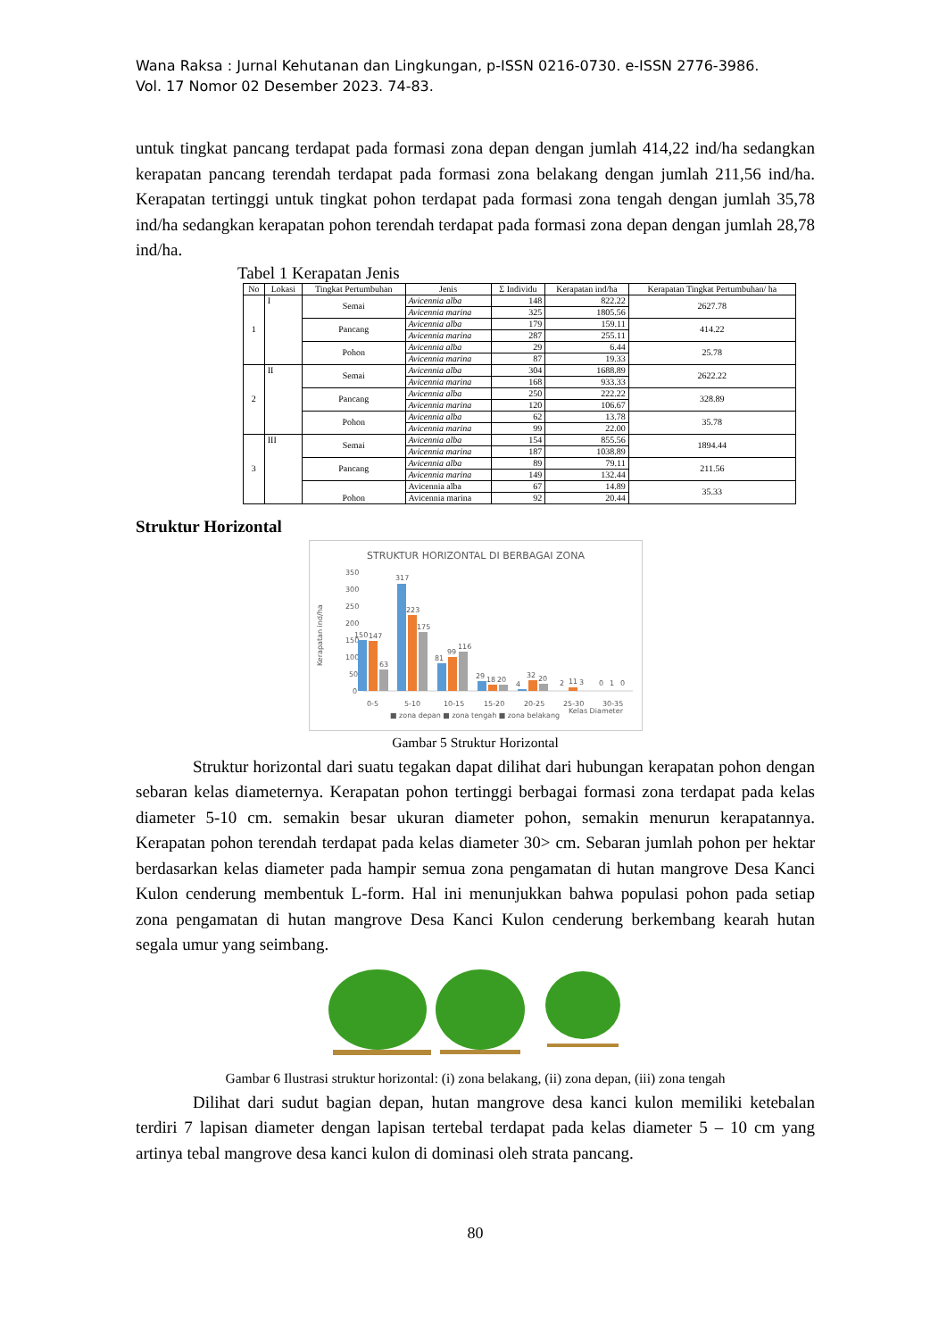Wana Raksa : Jurnal Kehutanan dan Lingkungan, p-ISSN 0216-0730. e-ISSN 2776-3986.
Vol. 17 Nomor 02 Desember 2023. 74-83.
untuk tingkat pancang terdapat pada formasi zona depan dengan jumlah 414,22 ind/ha sedangkan kerapatan pancang terendah terdapat pada formasi zona belakang dengan jumlah 211,56 ind/ha. Kerapatan tertinggi untuk tingkat pohon terdapat pada formasi zona tengah dengan jumlah 35,78 ind/ha sedangkan kerapatan pohon terendah terdapat pada formasi zona depan dengan jumlah 28,78 ind/ha.
Tabel 1 Kerapatan Jenis
| No | Lokasi | Tingkat Pertumbuhan | Jenis | Σ Individu | Kerapatan ind/ha | Kerapatan Tingkat Pertumbuhan/ ha |
| --- | --- | --- | --- | --- | --- | --- |
| 1 | I | Semai | Avicennia alba | 148 | 822.22 | 2627.78 |
| | | | Avicennia marina | 325 | 1805.56 | |
| | | Pancang | Avicennia alba | 179 | 159.11 | 414.22 |
| | | | Avicennia marina | 287 | 255.11 | |
| | | Pohon | Avicennia alba | 29 | 6.44 | 25.78 |
| | | | Avicennia marina | 87 | 19.33 | |
| 2 | II | Semai | Avicennia alba | 304 | 1688.89 | 2622.22 |
| | | | Avicennia marina | 168 | 933.33 | |
| | | Pancang | Avicennia alba | 250 | 222.22 | 328.89 |
| | | | Avicennia marina | 120 | 106.67 | |
| | | Pohon | Avicennia alba | 62 | 13.78 | 35.78 |
| | | | Avicennia marina | 99 | 22.00 | |
| 3 | III | Semai | Avicennia alba | 154 | 855.56 | 1894.44 |
| | | | Avicennia marina | 187 | 1038.89 | |
| | | Pancang | Avicennia alba | 89 | 79.11 | 211.56 |
| | | | Avicennia marina | 149 | 132.44 | |
| | | Pohon | Avicennia alba | 67 | 14.89 | 35.33 |
| | | | Avicennia marina | 92 | 20.44 | |
Struktur Horizontal
STRUKTUR HORIZONTAL DI BERBAGAI ZONA
350
300
250
200
150
100
50
0
Kerapatan ind/ha
150
147
63
317
223
175
81
99
116
29
18
20
4
32
20
2
11
3
0
1
0
0-5
5-10
10-15
15-20
20-25
25-30
30-35
Kelas Diameter
■ zona depan ■ zona tengah ■ zona belakang
Gambar 5 Struktur Horizontal
Struktur horizontal dari suatu tegakan dapat dilihat dari hubungan kerapatan pohon dengan sebaran kelas diameternya. Kerapatan pohon tertinggi berbagai formasi zona terdapat pada kelas diameter 5-10 cm. semakin besar ukuran diameter pohon, semakin menurun kerapatannya. Kerapatan pohon terendah terdapat pada kelas diameter 30> cm. Sebaran jumlah pohon per hektar berdasarkan kelas diameter pada hampir semua zona pengamatan di hutan mangrove Desa Kanci Kulon cenderung membentuk L-form. Hal ini menunjukkan bahwa populasi pohon pada setiap zona pengamatan di hutan mangrove Desa Kanci Kulon cenderung berkembang kearah hutan segala umur yang seimbang.
Gambar 6 Ilustrasi struktur horizontal: (i) zona belakang, (ii) zona depan, (iii) zona tengah
Dilihat dari sudut bagian depan, hutan mangrove desa kanci kulon memiliki ketebalan terdiri 7 lapisan diameter dengan lapisan tertebal terdapat pada kelas diameter 5 – 10 cm yang artinya tebal mangrove desa kanci kulon di dominasi oleh strata pancang.
80